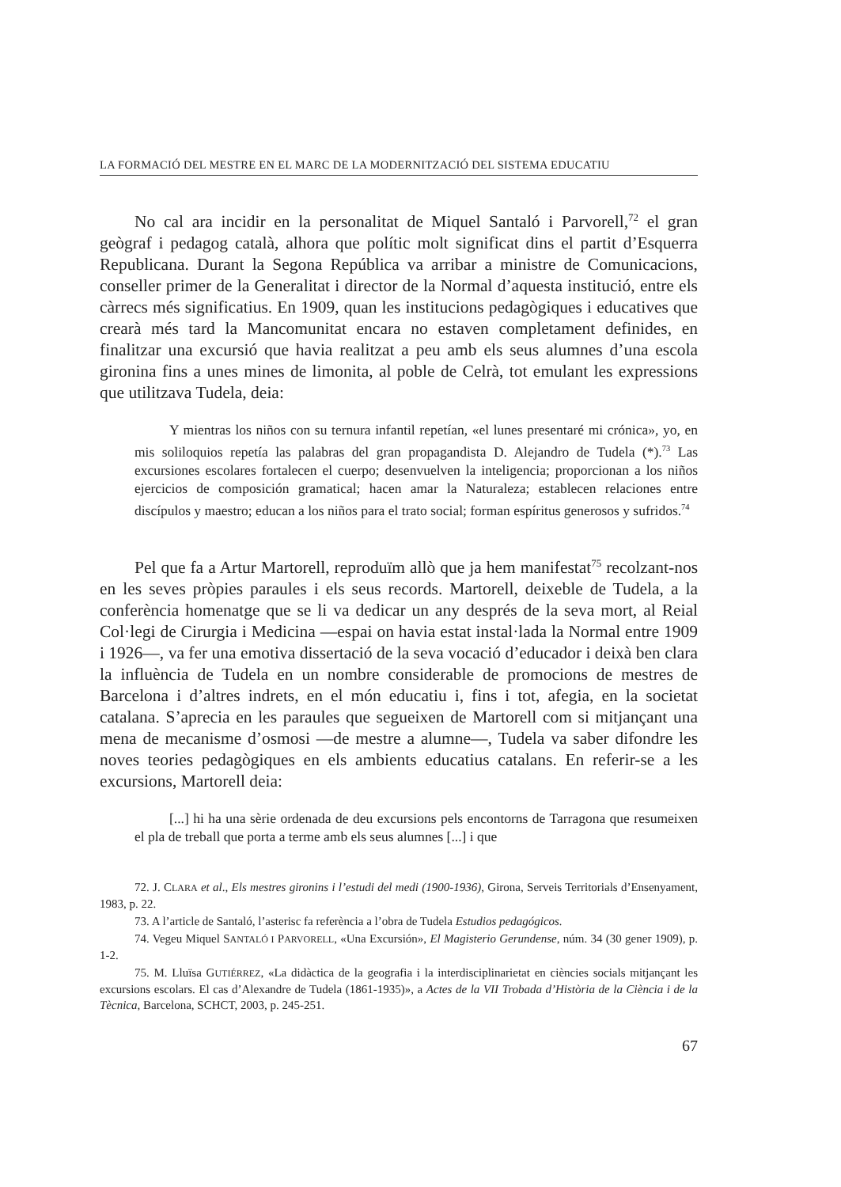LA FORMACIÓ DEL MESTRE EN EL MARC DE LA MODERNITZACIÓ DEL SISTEMA EDUCATIU
No cal ara incidir en la personalitat de Miquel Santaló i Parvorell,<sup>72</sup> el gran geògraf i pedagog català, alhora que polític molt significat dins el partit d’Esquerra Republicana. Durant la Segona República va arribar a ministre de Comunicacions, conseller primer de la Generalitat i director de la Normal d’aquesta institució, entre els càrrecs més significatius. En 1909, quan les institucions pedagògiques i educatives que crearà més tard la Mancomunitat encara no estaven completament definides, en finalitzar una excursió que havia realitzat a peu amb els seus alumnes d’una escola gironina fins a unes mines de limonita, al poble de Celrà, tot emulant les expressions que utilitzava Tudela, deia:
Y mientras los niños con su ternura infantil repetían, «el lunes presentaré mi crónica», yo, en mis soliloquios repetía las palabras del gran propagandista D. Alejandro de Tudela (*).<sup>73</sup> Las excursiones escolares fortalecen el cuerpo; desenvuelven la inteligencia; proporcionan a los niños ejercicios de composición gramatical; hacen amar la Naturaleza; establecen relaciones entre discípulos y maestro; educan a los niños para el trato social; forman espíritus generosos y sufridos.<sup>74</sup>
Pel que fa a Artur Martorell, reproduïm allò que ja hem manifestat<sup>75</sup> recolzant-nos en les seves pròpies paraules i els seus records. Martorell, deixeble de Tudela, a la conferència homenatge que se li va dedicar un any després de la seva mort, al Reial Col·legi de Cirurgia i Medicina —espai on havia estat instal·lada la Normal entre 1909 i 1926—, va fer una emotiva dissertació de la seva vocació d’educador i deixà ben clara la influència de Tudela en un nombre considerable de promocions de mestres de Barcelona i d’altres indrets, en el món educatiu i, fins i tot, afegia, en la societat catalana. S’aprecia en les paraules que segueixen de Martorell com si mitjançant una mena de mecanisme d’osmosi —de mestre a alumne—, Tudela va saber difondre les noves teories pedagògiques en els ambients educatius catalans. En referir-se a les excursions, Martorell deia:
[...] hi ha una sèrie ordenada de deu excursions pels encontorns de Tarragona que resumeixen el pla de treball que porta a terme amb els seus alumnes [...] i que
72. J. CLARA et al., Els mestres gironins i l’estudi del medi (1900-1936), Girona, Serveis Territorials d’Ensenyament, 1983, p. 22.
73. A l’article de Santaló, l’asterisc fa referència a l’obra de Tudela Estudios pedagógicos.
74. Vegeu Miquel SANTALÓ I PARVORELL, «Una Excursión», El Magisterio Gerundense, núm. 34 (30 gener 1909), p. 1-2.
75. M. Lluïsa GUTIÉRREZ, «La didàctica de la geografia i la interdisciplinarietat en ciències socials mitjançant les excursions escolars. El cas d’Alexandre de Tudela (1861-1935)», a Actes de la VII Trobada d’Història de la Ciència i de la Tècnica, Barcelona, SCHCT, 2003, p. 245-251.
67